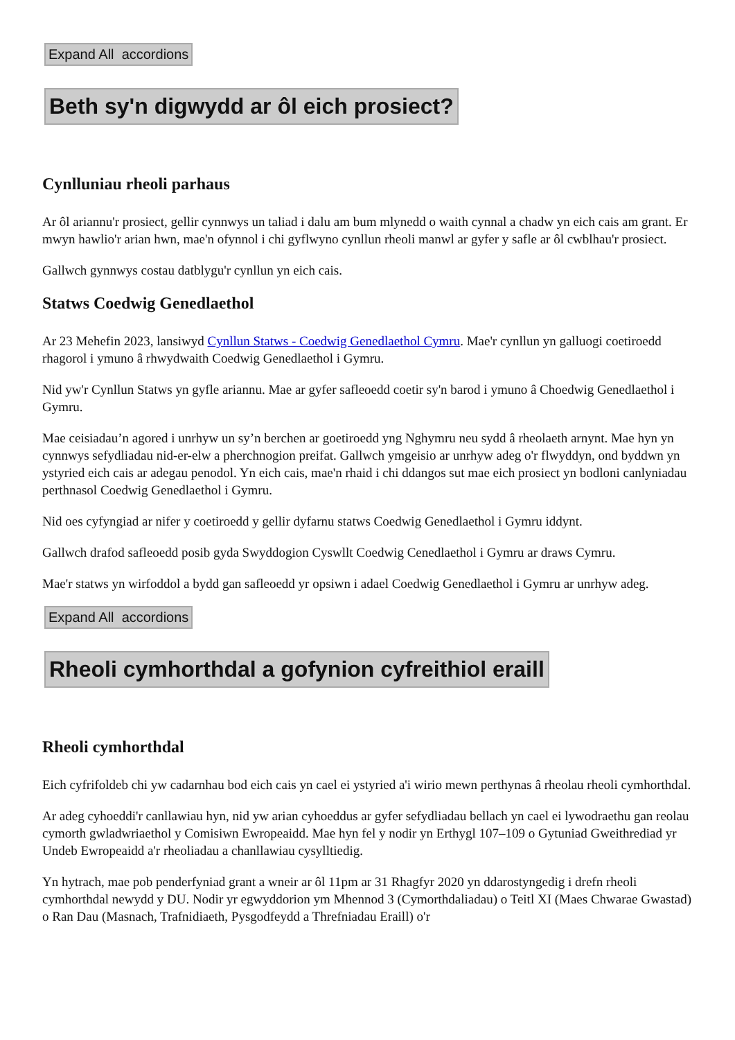Expand All accordions
Beth sy'n digwydd ar ôl eich prosiect?
Cynlluniau rheoli parhaus
Ar ôl ariannu'r prosiect, gellir cynnwys un taliad i dalu am bum mlynedd o waith cynnal a chadw yn eich cais am grant. Er mwyn hawlio'r arian hwn, mae'n ofynnol i chi gyflwyno cynllun rheoli manwl ar gyfer y safle ar ôl cwblhau'r prosiect.
Gallwch gynnwys costau datblygu'r cynllun yn eich cais.
Statws Coedwig Genedlaethol
Ar 23 Mehefin 2023, lansiwyd Cynllun Statws - Coedwig Genedlaethol Cymru. Mae'r cynllun yn galluogi coetiroedd rhagorol i ymuno â rhwydwaith Coedwig Genedlaethol i Gymru.
Nid yw'r Cynllun Statws yn gyfle ariannu. Mae ar gyfer safleoedd coetir sy'n barod i ymuno â Choedwig Genedlaethol i Gymru.
Mae ceisiadau’n agored i unrhyw un sy’n berchen ar goetiroedd yng Nghymru neu sydd â rheolaeth arnynt. Mae hyn yn cynnwys sefydliadau nid-er-elw a pherchnogion preifat. Gallwch ymgeisio ar unrhyw adeg o'r flwyddyn, ond byddwn yn ystyried eich cais ar adegau penodol. Yn eich cais, mae'n rhaid i chi ddangos sut mae eich prosiect yn bodloni canlyniadau perthnasol Coedwig Genedlaethol i Gymru.
Nid oes cyfyngiad ar nifer y coetiroedd y gellir dyfarnu statws Coedwig Genedlaethol i Gymru iddynt.
Gallwch drafod safleoedd posib gyda Swyddogion Cyswllt Coedwig Cenedlaethol i Gymru ar draws Cymru.
Mae'r statws yn wirfoddol a bydd gan safleoedd yr opsiwn i adael Coedwig Genedlaethol i Gymru ar unrhyw adeg.
Expand All accordions
Rheoli cymhorthdal a gofynion cyfreithiol eraill
Rheoli cymhorthdal
Eich cyfrifoldeb chi yw cadarnhau bod eich cais yn cael ei ystyried a'i wirio mewn perthynas â rheolau rheoli cymhorthdal.
Ar adeg cyhoeddi'r canllawiau hyn, nid yw arian cyhoeddus ar gyfer sefydliadau bellach yn cael ei lywodraethu gan reolau cymorth gwladwriaethol y Comisiwn Ewropeaidd. Mae hyn fel y nodir yn Erthygl 107–109 o Gytuniad Gweithrediad yr Undeb Ewropeaidd a'r rheoliadau a chanllawiau cysylltiedig.
Yn hytrach, mae pob penderfyniad grant a wneir ar ôl 11pm ar 31 Rhagfyr 2020 yn ddarostyngedig i drefn rheoli cymhorthdal newydd y DU. Nodir yr egwyddorion ym Mhennod 3 (Cymorthdaliadau) o Teitl XI (Maes Chwarae Gwastad) o Ran Dau (Masnach, Trafnidiaeth, Pysgodfeydd a Threfniadau Eraill) o'r